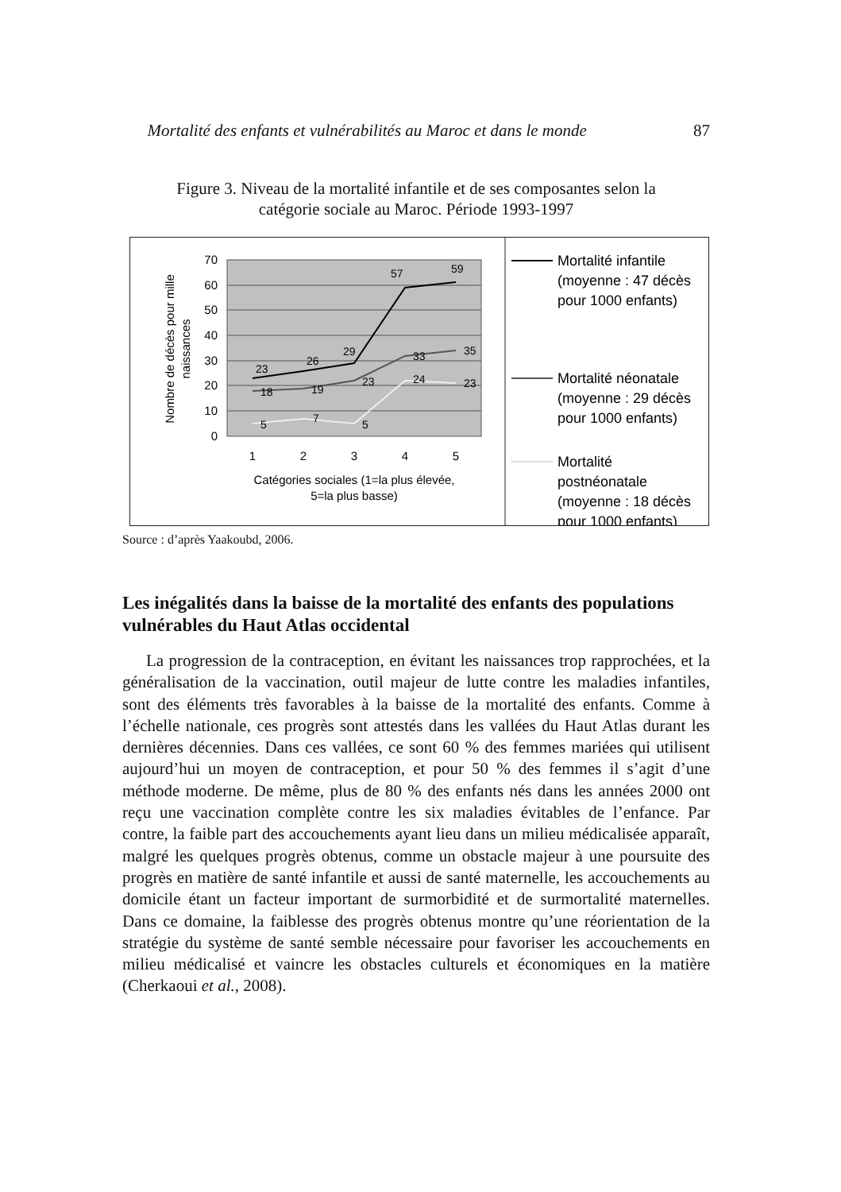Mortalité des enfants et vulnérabilités au Maroc et dans le monde 87
Figure 3. Niveau de la mortalité infantile et de ses composantes selon la
catégorie sociale au Maroc. Période 1993-1997
70
60
50
40
30
20
10
0
1
2
3
4
5
Catégories sociales (1=la plus élevée,
5=la plus basse)
Nombre de décès pour mille
naissances
23
26
29
57
59
18
19
23
33
35
5
7
5
24
23
Mortalité infantile
(moyenne : 47 décès
pour 1000 enfants)
Mortalité néonatale
(moyenne : 29 décès
pour 1000 enfants)
Mortalité
postnéonatale
(moyenne : 18 décès
pour 1000 enfants)
Source : d’après Yaakoubd, 2006.
Les inégalités dans la baisse de la mortalité des enfants des populations vulnérables du Haut Atlas occidental
La progression de la contraception, en évitant les naissances trop rapprochées, et la généralisation de la vaccination, outil majeur de lutte contre les maladies infantiles, sont des éléments très favorables à la baisse de la mortalité des enfants. Comme à l’échelle nationale, ces progrès sont attestés dans les vallées du Haut Atlas durant les dernières décennies. Dans ces vallées, ce sont 60 % des femmes mariées qui utilisent aujourd’hui un moyen de contraception, et pour 50 % des femmes il s’agit d’une méthode moderne. De même, plus de 80 % des enfants nés dans les années 2000 ont reçu une vaccination complète contre les six maladies évitables de l’enfance. Par contre, la faible part des accouchements ayant lieu dans un milieu médicalisée apparaît, malgré les quelques progrès obtenus, comme un obstacle majeur à une poursuite des progrès en matière de santé infantile et aussi de santé maternelle, les accouchements au domicile étant un facteur important de surmorbidité et de surmortalité maternelles. Dans ce domaine, la faiblesse des progrès obtenus montre qu’une réorientation de la stratégie du système de santé semble nécessaire pour favoriser les accouchements en milieu médicalisé et vaincre les obstacles culturels et économiques en la matière (Cherkaoui et al., 2008).